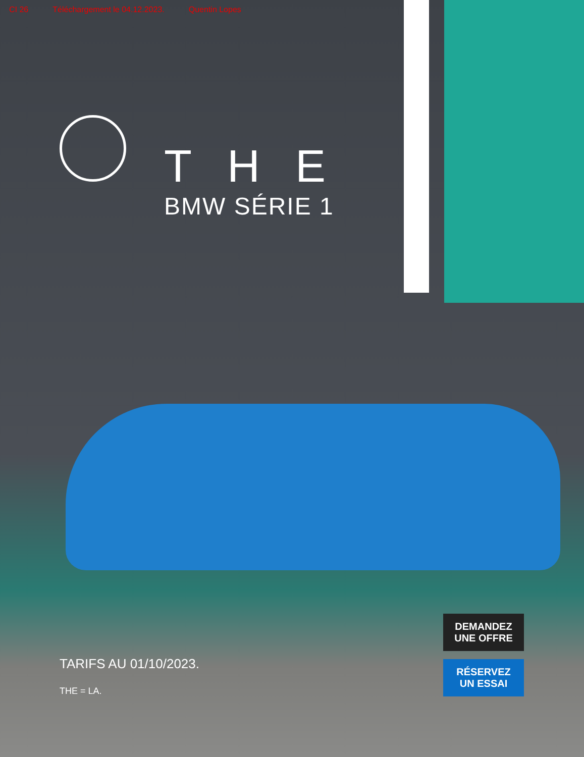CI 26 Téléchargement le 04.12.2023. Quentin Lopes
THE
BMW SÉRIE 1
TARIFS AU 01/10/2023.
THE = LA.
DEMANDEZ
UNE OFFRE
RÉSERVEZ
UN ESSAI